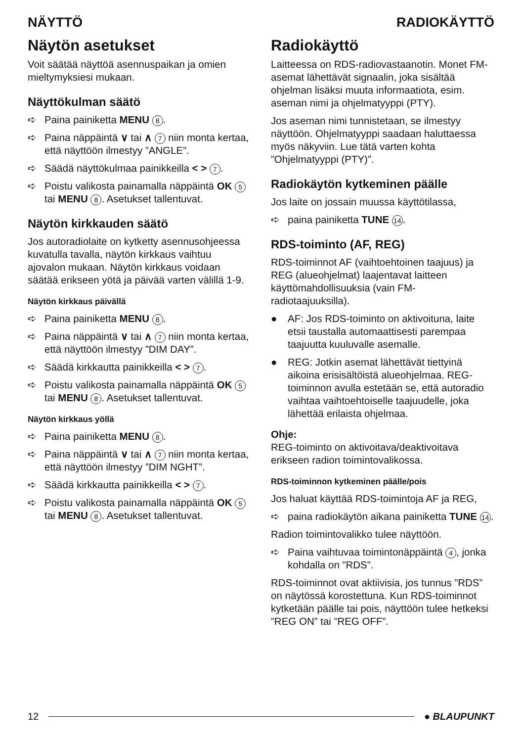NÄYTTÖ RADIOKÄYTTÖ
Näytön asetukset
Voit säätää näyttöä asennuspaikan ja omien mieltymyksiesi mukaan.
Näyttökulman säätö
➪ Paina painiketta MENU 8.
➪ Paina näppäintä ∨ tai ∧ 7 niin monta kertaa, että näyttöön ilmestyy ”ANGLE”.
➪ Säädä näyttökulmaa painikkeilla < > 7.
➪ Poistu valikosta painamalla näppäintä OK 5 tai MENU 8. Asetukset tallentuvat.
Näytön kirkkauden säätö
Jos autoradiolaite on kytketty asennusohjeessa kuvatulla tavalla, näytön kirkkaus vaihtuu ajovalon mukaan. Näytön kirkkaus voidaan säätää erikseen yötä ja päivää varten välillä 1-9.
Näytön kirkkaus päivällä
➪ Paina painiketta MENU 8.
➪ Paina näppäintä ∨ tai ∧ 7 niin monta kertaa, että näyttöön ilmestyy ”DIM DAY”.
➪ Säädä kirkkautta painikkeilla < > 7.
➪ Poistu valikosta painamalla näppäintä OK 5 tai MENU 8. Asetukset tallentuvat.
Näytön kirkkaus yöllä
➪ Paina painiketta MENU 8.
➪ Paina näppäintä ∨ tai ∧ 7 niin monta kertaa, että näyttöön ilmestyy ”DIM NGHT”.
➪ Säädä kirkkautta painikkeilla < > 7.
➪ Poistu valikosta painamalla näppäintä OK 5 tai MENU 8. Asetukset tallentuvat.
Radiokäyttö
Laitteessa on RDS-radiovastaanotin. Monet FM-asemat lähettävät signaalin, joka sisältää ohjelman lisäksi muuta informaatiota, esim. aseman nimi ja ohjelmatyyppi (PTY).
Jos aseman nimi tunnistetaan, se ilmestyy näyttöön. Ohjelmatyyppi saadaan haluttaessa myös näkyviin. Lue tätä varten kohta ”Ohjelmatyyppi (PTY)”.
Radiokäytön kytkeminen päälle
Jos laite on jossain muussa käyttötilassa,
➪ paina painiketta TUNE 14.
RDS-toiminto (AF, REG)
RDS-toiminnot AF (vaihtoehtoinen taajuus) ja REG (alueohjelmat) laajentavat laitteen käyttömahdollisuuksia (vain FM-radiotaajuuksilla).
● AF: Jos RDS-toiminto on aktivoituna, laite etsii taustalla automaattisesti parempaa taajuutta kuuluvalle asemalle.
● REG: Jotkin asemat lähettävät tiettyinä aikoina erisisältöistä alueohjelmaa. REG-toiminnon avulla estetään se, että autoradio vaihtaa vaihtoehtoiselle taajuudelle, joka lähettää erilaista ohjelmaa.
Ohje:
REG-toiminto on aktivoitava/deaktivoitava erikseen radion toimintovalikossa.
RDS-toiminnon kytkeminen päälle/pois
Jos haluat käyttää RDS-toimintoja AF ja REG,
➪ paina radiokäytön aikana painiketta TUNE 14.
Radion toimintovalikko tulee näyttöön.
➪ Paina vaihtuvaa toimintonäppäintä 4, jonka kohdalla on ”RDS”.
RDS-toiminnot ovat aktiivisia, jos tunnus ”RDS” on näytössä korostettuna. Kun RDS-toiminnot kytketään päälle tai pois, näyttöön tulee hetkeksi ”REG ON” tai ”REG OFF”.
12 ● BLAUPUNKT